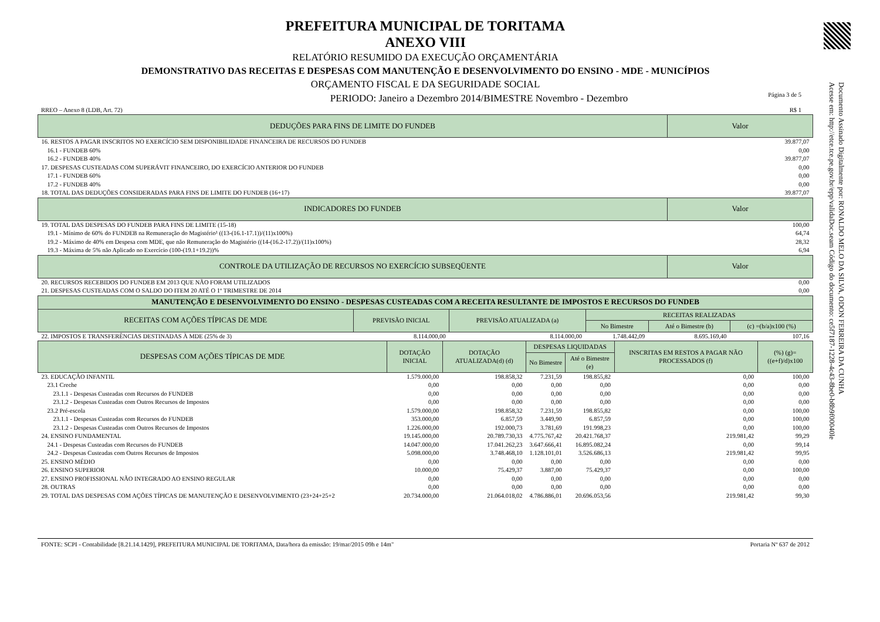Documento Assinado Digitalmente por: RONALDO MELO DA SILVA, ODON FERREIRA DA CUNHA
Acesse em: http://etce.tce.pe.gov.br/epp/validaDoc.seam Código do documento: ce5f7187-1228-4c43-8be0-b8b9f00040le
PREFEITURA MUNICIPAL DE TORITAMA
ANEXO VIII
RELATÓRIO RESUMIDO DA EXECUÇÃO ORÇAMENTÁRIA
DEMONSTRATIVO DAS RECEITAS E DESPESAS COM MANUTENÇÃO E DESENVOLVIMENTO DO ENSINO - MDE - MUNICÍPIOS
ORÇAMENTO FISCAL E DA SEGURIDADE SOCIAL
PERIODO: Janeiro a Dezembro 2014/BIMESTRE Novembro - Dezembro Página 3 de 5
RREO – Anexo 8 (LDB, Art. 72) R$ 1
| DEDUÇÕES PARA FINS DE LIMITE DO FUNDEB | Valor |
| --- | --- |
| 16. RESTOS A PAGAR INSCRITOS NO EXERCÍCIO SEM DISPONIBILIDADE FINANCEIRA DE RECURSOS DO FUNDEB | 39.877,07 |
| 16.1 - FUNDEB 60% | 0,00 |
| 16.2 - FUNDEB 40% | 39.877,07 |
| 17. DESPESAS CUSTEADAS COM SUPERÁVIT FINANCEIRO, DO EXERCÍCIO ANTERIOR DO FUNDEB | 0,00 |
| 17.1 - FUNDEB 60% | 0,00 |
| 17.2 - FUNDEB 40% | 0,00 |
| 18. TOTAL DAS DEDUÇÕES CONSIDERADAS PARA FINS DE LIMITE DO FUNDEB (16+17) | 39.877,07 |
| INDICADORES DO FUNDEB | Valor |
| 19. TOTAL DAS DESPESAS DO FUNDEB PARA FINS DE LIMITE (15-18) | 100,00 |
| 19.1 - Mínimo de 60% do FUNDEB na Remuneração do Magistério¹ ((13-(16.1-17.1))/(11)x100%) | 64,74 |
| 19.2 - Máximo de 40% em Despesa com MDE, que não Remuneração do Magistério ((14-(16.2-17.2))/(11)x100%) | 28,32 |
| 19.3 - Máxima de 5% não Aplicado no Exercício (100-(19.1+19.2))% | 6,94 |
| CONTROLE DA UTILIZAÇÃO DE RECURSOS NO EXERCÍCIO SUBSEQÜENTE | Valor |
| 20. RECURSOS RECEBIDOS DO FUNDEB EM 2013 QUE NÃO FORAM UTILIZADOS | 0,00 |
| 21. DESPESAS CUSTEADAS COM O SALDO DO ITEM 20 ATÉ O 1º TRIMESTRE DE 2014 | 0,00 |
| MANUTENÇÃO E DESENVOLVIMENTO DO ENSINO - DESPESAS CUSTEADAS COM A RECEITA RESULTANTE DE IMPOSTOS E RECURSOS DO FUNDEB | | | | | |
| --- | --- | --- | --- | --- | --- |
| RECEITAS COM AÇÕES TÍPICAS DE MDE | PREVISÃO INICIAL | PREVISÃO ATUALIZADA (a) | RECEITAS REALIZADAS | | |
| | | | No Bimestre | Até o Bimestre (b) | (c) =(b/a)x100 (%) |
| 22. IMPOSTOS E TRANSFERÊNCIAS DESTINADAS À MDE (25% de 3) | 8.114.000,00 | 8.114.000,00 | 1.748.442,09 | 8.695.169,40 | 107,16 |
| DESPESAS COM AÇÕES TÍPICAS DE MDE | DOTAÇÃO INICIAL | DOTAÇÃO ATUALIZADA(d) (d) | DESPESAS LIQUIDADAS | | INSCRITAS EM RESTOS A PAGAR NÃO PROCESSADOS (f) | (%) (g)=((e+f)/d)x100 |
| --- | --- | --- | --- | --- | --- | --- |
| | | | No Bimestre | Até o Bimestre (e) | | |
| 23. EDUCAÇÃO INFANTIL | 1.579.000,00 | 198.858,32 | 7.231,59 | 198.855,82 | 0,00 | 100,00 |
| 23.1 Creche | 0,00 | 0,00 | 0,00 | 0,00 | 0,00 | 0,00 |
| 23.1.1 - Despesas Custeadas com Recursos do FUNDEB | 0,00 | 0,00 | 0,00 | 0,00 | 0,00 | 0,00 |
| 23.1.2 - Despesas Custeadas com Outros Recursos de Impostos | 0,00 | 0,00 | 0,00 | 0,00 | 0,00 | 0,00 |
| 23.2 Pré-escola | 1.579.000,00 | 198.858,32 | 7.231,59 | 198.855,82 | 0,00 | 100,00 |
| 23.1.1 - Despesas Custeadas com Recursos do FUNDEB | 353.000,00 | 6.857,59 | 3.449,90 | 6.857,59 | 0,00 | 100,00 |
| 23.1.2 - Despesas Custeadas com Outros Recursos de Impostos | 1.226.000,00 | 192.000,73 | 3.781,69 | 191.998,23 | 0,00 | 100,00 |
| 24. ENSINO FUNDAMENTAL | 19.145.000,00 | 20.789.730,33 | 4.775.767,42 | 20.421.768,37 | 219.981,42 | 99,29 |
| 24.1 - Despesas Custeadas com Recursos do FUNDEB | 14.047.000,00 | 17.041.262,23 | 3.647.666,41 | 16.895.082,24 | 0,00 | 99,14 |
| 24.2 - Despesas Custeadas com Outros Recursos de Impostos | 5.098.000,00 | 3.748.468,10 | 1.128.101,01 | 3.526.686,13 | 219.981,42 | 99,95 |
| 25. ENSINO MÉDIO | 0,00 | 0,00 | 0,00 | 0,00 | 0,00 | 0,00 |
| 26. ENSINO SUPERIOR | 10.000,00 | 75.429,37 | 3.887,00 | 75.429,37 | 0,00 | 100,00 |
| 27. ENSINO PROFISSIONAL NÃO INTEGRADO AO ENSINO REGULAR | 0,00 | 0,00 | 0,00 | 0,00 | 0,00 | 0,00 |
| 28. OUTRAS | 0,00 | 0,00 | 0,00 | 0,00 | 0,00 | 0,00 |
| 29. TOTAL DAS DESPESAS COM AÇÕES TÍPICAS DE MANUTENÇÃO E DESENVOLVIMENTO (23+24+25+2 | 20.734.000,00 | 21.064.018,02 | 4.786.886,01 | 20.696.053,56 | 219.981,42 | 99,30 |
FONTE: SCPI - Contabilidade [8.21.14.1429], PREFEITURA MUNICIPAL DE TORITAMA, Data/hora da emissão: 19/mar/2015 09h e 14m" Portaria Nº 637 de 2012